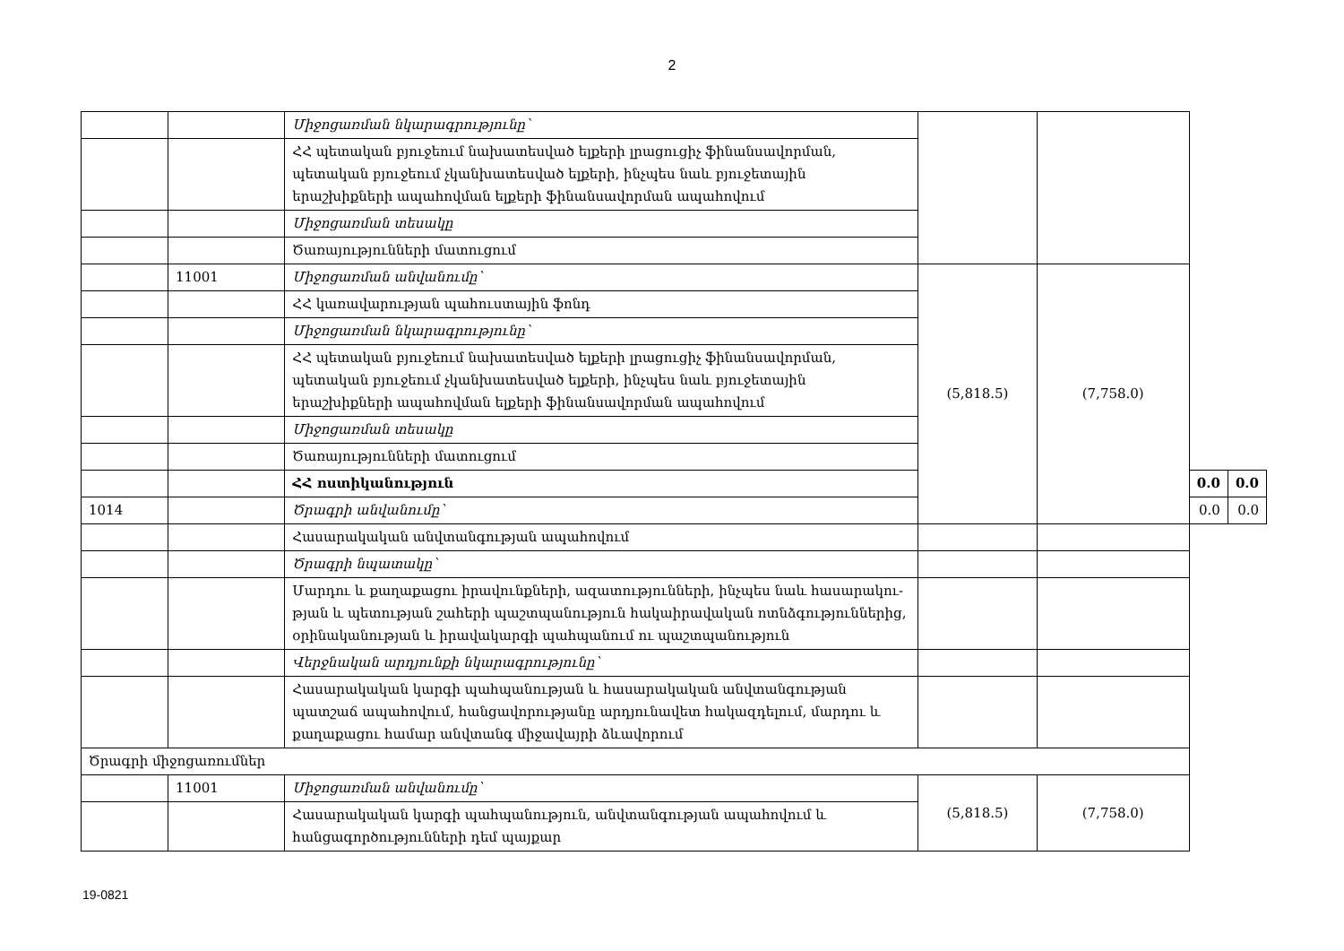2
| | | Միջոցառման նկարագրությունը՝ | | | | |
| | | ՀՀ պետական բյուջեում նախատեսված ելքերի լրացուցիչ ֆինանսավորման, պետական բյուջեում չկանխատեսված ելքերի, ինչպես նաև բյուջետային երաշխիքների ապահովման ելքերի ֆինանսավորման ապահովում | | | | |
| | | Միջոցառման տեսակը | | | | |
| | | Ծառայությունների մատուցում | | | | |
| | 11001 | Միջոցառման անվանումը՝ | (5,818.5) | (7,758.0) | | |
| | | ՀՀ կառավարության պահուստային ֆոնդ | | | | |
| | | Միջոցառման նկարագրությունը՝ | | | | |
| | | ՀՀ պետական բյուջեում նախատեսված ելքերի լրացուցիչ ֆինանսավորման, պետական բյուջեում չկանխատեսված ելքերի, ինչպես նաև բյուջետային երաշխիքների ապահովման ելքերի ֆինանսավորման ապահովում | | | | |
| | | Միջոցառման տեսակը | | | | |
| | | Ծառայությունների մատուցում | | | | |
| | | ՀՀ ոստիկանություն | | | 0.0 | 0.0 |
| 1014 | | Ծրագրի անվանումը՝ | | | 0.0 | 0.0 |
| | | Հասարակական անվտանգության ապահովում | | | | |
| | | Ծրագրի նպատակը՝ | | | | |
| | | Մարդու և քաղաքացու իրավունքների, ազատությունների, ինչպես նաև հասարակու-թյան և պետության շահերի պաշտպանություն հակաիրավական ոտնձգություններից, օրինականության և իրավակարգի պահպանում ու պաշտպանություն | | | | |
| | | Վերջնական արդյունքի նկարագրությունը՝ | | | | |
| | | Հասարակական կարգի պահպանության և հասարակական անվտանգության պատշաճ ապահովում, հանցավորությանը արդյունավետ հակազդելում, մարդու և քաղաքացու համար անվտանգ միջավայրի ձևավորում | | | | |
| Ծրագրի միջոցառումներ | | | | | | |
| | 11001 | Միջոցառման անվանումը՝ | (5,818.5) | (7,758.0) | | |
| | | Հասարակական կարգի պահպանություն, անվտանգության ապահովում և հանցագործությունների դեմ պայքար | | | | |
19-0821